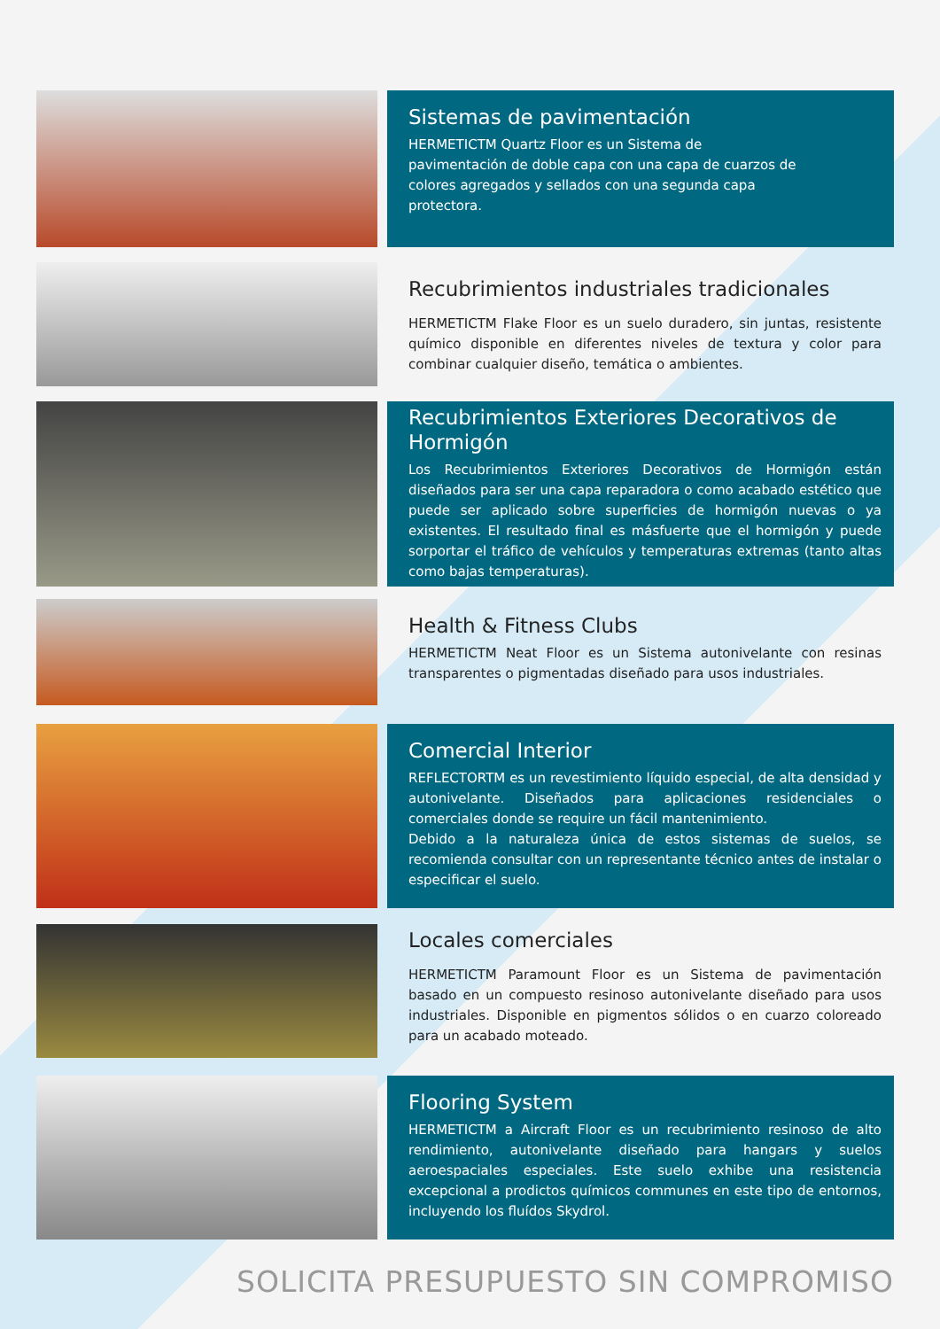Sistemas de pavimentación
HERMETICTM Quartz Floor es un Sistema de
pavimentación de doble capa con una capa de cuarzos de
colores agregados y sellados con una segunda capa
protectora.
Recubrimientos industriales tradicionales
HERMETICTM Flake Floor es un suelo duradero, sin juntas, resistente químico disponible en diferentes niveles de textura y color para combinar cualquier diseño, temática o ambientes.
Recubrimientos Exteriores Decorativos de Hormigón
Los Recubrimientos Exteriores Decorativos de Hormigón están diseñados para ser una capa reparadora o como acabado estético que puede ser aplicado sobre superficies de hormigón nuevas o ya existentes. El resultado final es másfuerte que el hormigón y puede sorportar el tráfico de vehículos y temperaturas extremas (tanto altas como bajas temperaturas).
Health & Fitness Clubs
HERMETICTM Neat Floor es un Sistema autonivelante con resinas transparentes o pigmentadas diseñado para usos industriales.
Comercial Interior
REFLECTORTM es un revestimiento líquido especial, de alta densidad y autonivelante. Diseñados para aplicaciones residenciales o comerciales donde se require un fácil mantenimiento.
Debido a la naturaleza única de estos sistemas de suelos, se recomienda consultar con un representante técnico antes de instalar o especificar el suelo.
Locales comerciales
HERMETICTM Paramount Floor es un Sistema de pavimentación basado en un compuesto resinoso autonivelante diseñado para usos industriales. Disponible en pigmentos sólidos o en cuarzo coloreado para un acabado moteado.
Flooring System
HERMETICTM a Aircraft Floor es un recubrimiento resinoso de alto rendimiento, autonivelante diseñado para hangars y suelos aeroespaciales especiales. Este suelo exhibe una resistencia excepcional a prodictos químicos communes en este tipo de entornos, incluyendo los fluídos Skydrol.
SOLICITA PRESUPUESTO SIN COMPROMISO